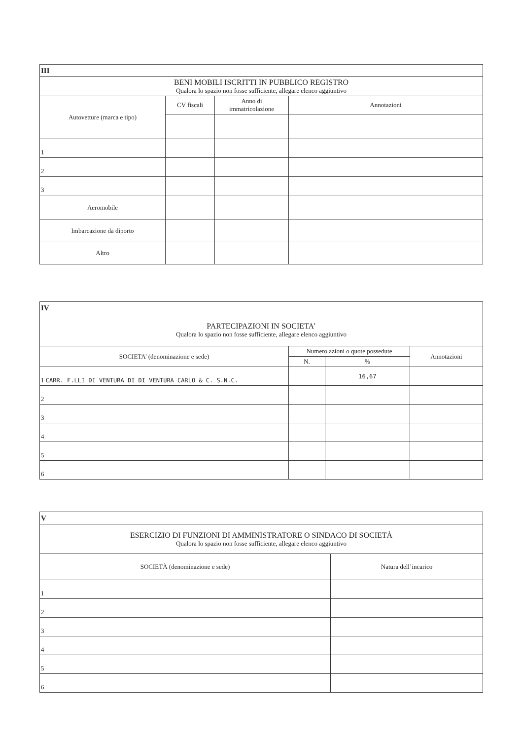| III | | | |
| BENI MOBILI ISCRITTI IN PUBBLICO REGISTRO Qualora lo spazio non fosse sufficiente, allegare elenco aggiuntivo | | | |
| Autovetture (marca e tipo) | CV fiscali | Anno di immatricolazione | Annotazioni |
| 1 | | | |
| 2 | | | |
| 3 | | | |
| Aeromobile | | | |
| Imbarcazione da diporto | | | |
| Altro | | | |
| IV | | | |
| PARTECIPAZIONI IN SOCIETA’ Qualora lo spazio non fosse sufficiente, allegare elenco aggiuntivo | | | |
| SOCIETA’ (denominazione e sede) | Numero azioni o quote possedute | | Annotazioni |
| | N. | % | |
| 1 CARR. F.LLI DI VENTURA DI DI VENTURA CARLO & C. S.N.C. | | 16,67 | |
| 2 | | | |
| 3 | | | |
| 4 | | | |
| 5 | | | |
| 6 | | | |
| V | |
| ESERCIZIO DI FUNZIONI DI AMMINISTRATORE O SINDACO DI SOCIETÀ Qualora lo spazio non fosse sufficiente, allegare elenco aggiuntivo | |
| SOCIETÀ (denominazione e sede) | Natura dell’incarico |
| 1 | |
| 2 | |
| 3 | |
| 4 | |
| 5 | |
| 6 | |